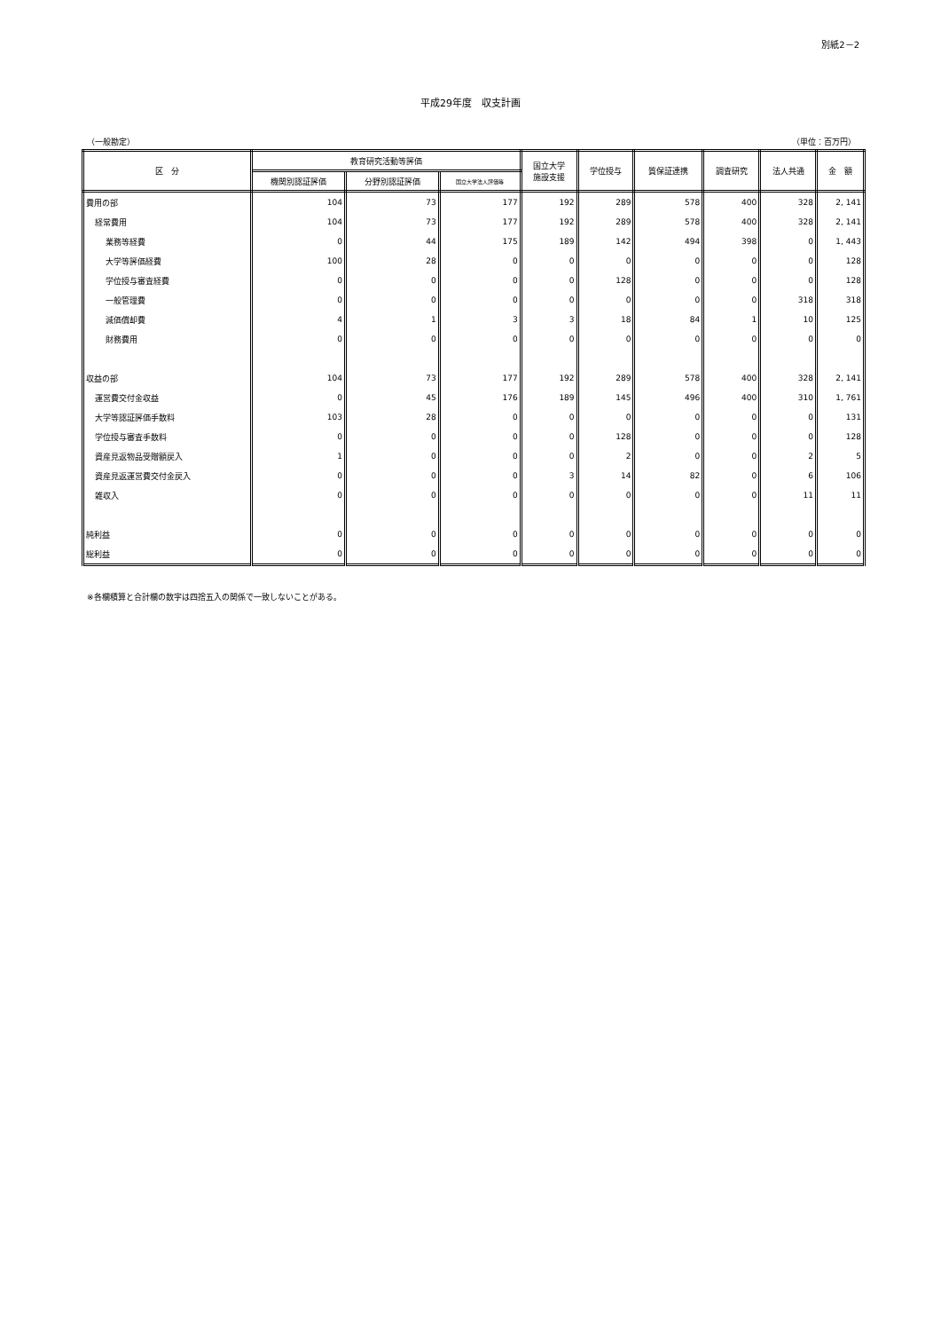別紙2－2
平成29年度　収支計画
（一般勘定） （単位：百万円）
| 区 分 | 教育研究活動等評価 | | | 国立大学 施設支援 | 学位授与 | 質保証連携 | 調査研究 | 法人共通 | 金 額 |
| --- | --- | --- | --- | --- | --- | --- | --- | --- | --- |
| | 機関別認証評価 | 分野別認証評価 | 国立大学法人評価等 | | | | | | |
| 費用の部 | 104 | 73 | 177 | 192 | 289 | 578 | 400 | 328 | 2, 141 |
| 経常費用 | 104 | 73 | 177 | 192 | 289 | 578 | 400 | 328 | 2, 141 |
| 業務等経費 | 0 | 44 | 175 | 189 | 142 | 494 | 398 | 0 | 1, 443 |
| 大学等評価経費 | 100 | 28 | 0 | 0 | 0 | 0 | 0 | 0 | 128 |
| 学位授与審査経費 | 0 | 0 | 0 | 0 | 128 | 0 | 0 | 0 | 128 |
| 一般管理費 | 0 | 0 | 0 | 0 | 0 | 0 | 0 | 318 | 318 |
| 減価償却費 | 4 | 1 | 3 | 3 | 18 | 84 | 1 | 10 | 125 |
| 財務費用 | 0 | 0 | 0 | 0 | 0 | 0 | 0 | 0 | 0 |
| 収益の部 | 104 | 73 | 177 | 192 | 289 | 578 | 400 | 328 | 2, 141 |
| 運営費交付金収益 | 0 | 45 | 176 | 189 | 145 | 496 | 400 | 310 | 1, 761 |
| 大学等認証評価手数料 | 103 | 28 | 0 | 0 | 0 | 0 | 0 | 0 | 131 |
| 学位授与審査手数料 | 0 | 0 | 0 | 0 | 128 | 0 | 0 | 0 | 128 |
| 資産見返物品受贈額戻入 | 1 | 0 | 0 | 0 | 2 | 0 | 0 | 2 | 5 |
| 資産見返運営費交付金戻入 | 0 | 0 | 0 | 3 | 14 | 82 | 0 | 6 | 106 |
| 雑収入 | 0 | 0 | 0 | 0 | 0 | 0 | 0 | 11 | 11 |
| 純利益 | 0 | 0 | 0 | 0 | 0 | 0 | 0 | 0 | 0 |
| 総利益 | 0 | 0 | 0 | 0 | 0 | 0 | 0 | 0 | 0 |
※各欄積算と合計欄の数字は四捨五入の関係で一致しないことがある。